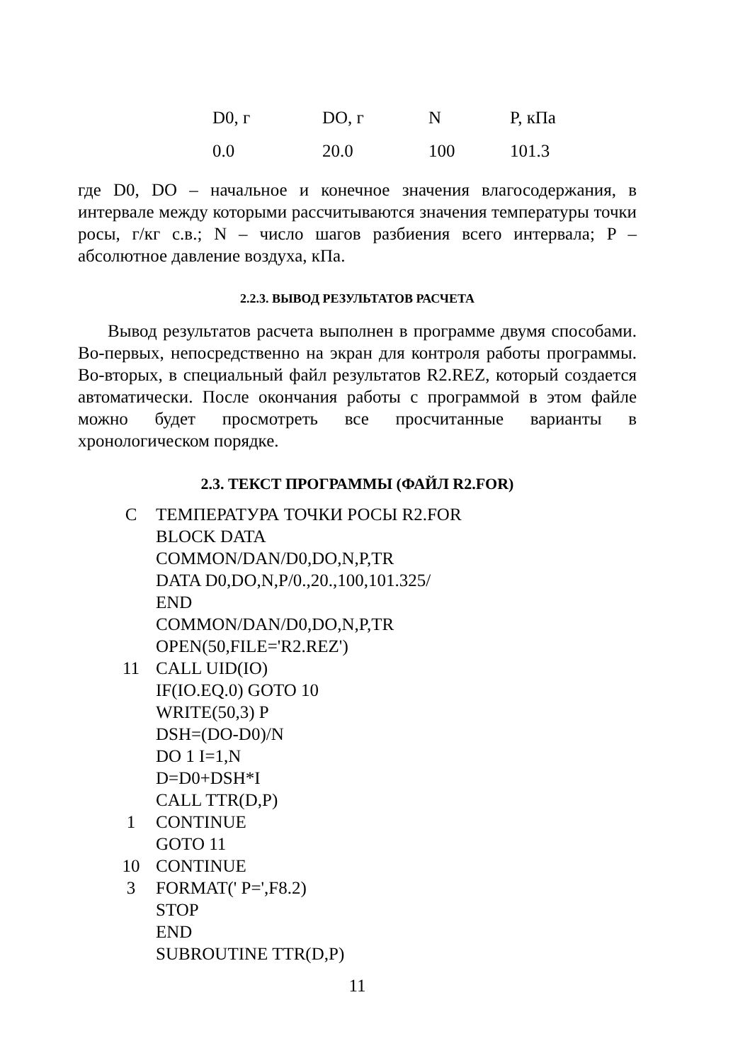| D0, г | DO, г | N | P, кПа |
| 0.0 | 20.0 | 100 | 101.3 |
где D0, DO – начальное и конечное значения влагосодержания, в интервале между которыми рассчитываются значения температуры точки росы, г/кг с.в.; N – число шагов разбиения всего интервала; P – абсолютное давление воздуха, кПа.
2.2.3. ВЫВОД РЕЗУЛЬТАТОВ РАСЧЕТА
Вывод результатов расчета выполнен в программе двумя способами. Во-первых, непосредственно на экран для контроля работы программы. Во-вторых, в специальный файл результатов R2.REZ, который создается автоматически. После окончания работы с программой в этом файле можно будет просмотреть все просчитанные варианты в хронологическом порядке.
2.3. ТЕКСТ ПРОГРАММЫ (ФАЙЛ R2.FOR)
| C | ТЕМПЕРАТУРА ТОЧКИ РОСЫ R2.FOR |
| | BLOCK DATA |
| | COMMON/DAN/D0,DO,N,P,TR |
| | DATA D0,DO,N,P/0.,20.,100,101.325/ |
| | END |
| | COMMON/DAN/D0,DO,N,P,TR |
| | OPEN(50,FILE='R2.REZ') |
| 11 | CALL UID(IO) |
| | IF(IO.EQ.0) GOTO 10 |
| | WRITE(50,3) P |
| | DSH=(DO-D0)/N |
| | DO 1 I=1,N |
| | D=D0+DSH*I |
| | CALL TTR(D,P) |
| 1 | CONTINUE |
| | GOTO 11 |
| 10 | CONTINUE |
| 3 | FORMAT(' P=',F8.2) |
| | STOP |
| | END |
| | SUBROUTINE TTR(D,P) |
11